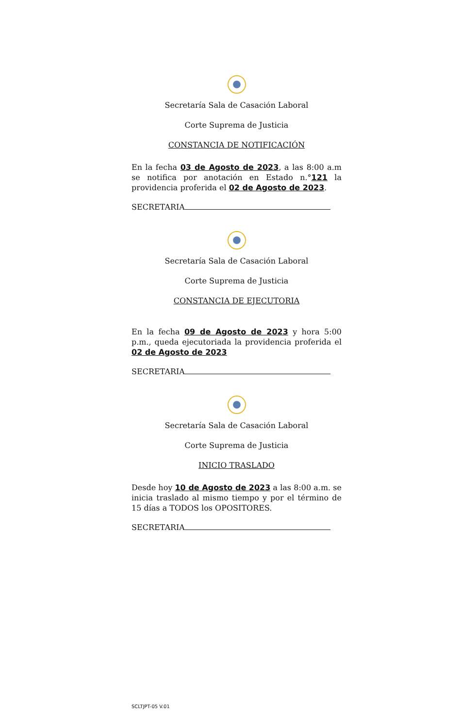Secretaría Sala de Casación Laboral
Corte Suprema de Justicia
CONSTANCIA DE NOTIFICACIÓN
En la fecha 03 de Agosto de 2023, a las 8:00 a.m se notifica por anotación en Estado n.°121 la providencia proferida el 02 de Agosto de 2023.
SECRETARIA
Secretaría Sala de Casación Laboral
Corte Suprema de Justicia
CONSTANCIA DE EJECUTORIA
En la fecha 09 de Agosto de 2023 y hora 5:00 p.m., queda ejecutoriada la providencia proferida el 02 de Agosto de 2023
SECRETARIA
Secretaría Sala de Casación Laboral
Corte Suprema de Justicia
INICIO TRASLADO
Desde hoy 10 de Agosto de 2023 a las 8:00 a.m. se inicia traslado al mismo tiempo y por el término de 15 días a TODOS los OPOSITORES.
SECRETARIA
SCLTJPT-05 V.01